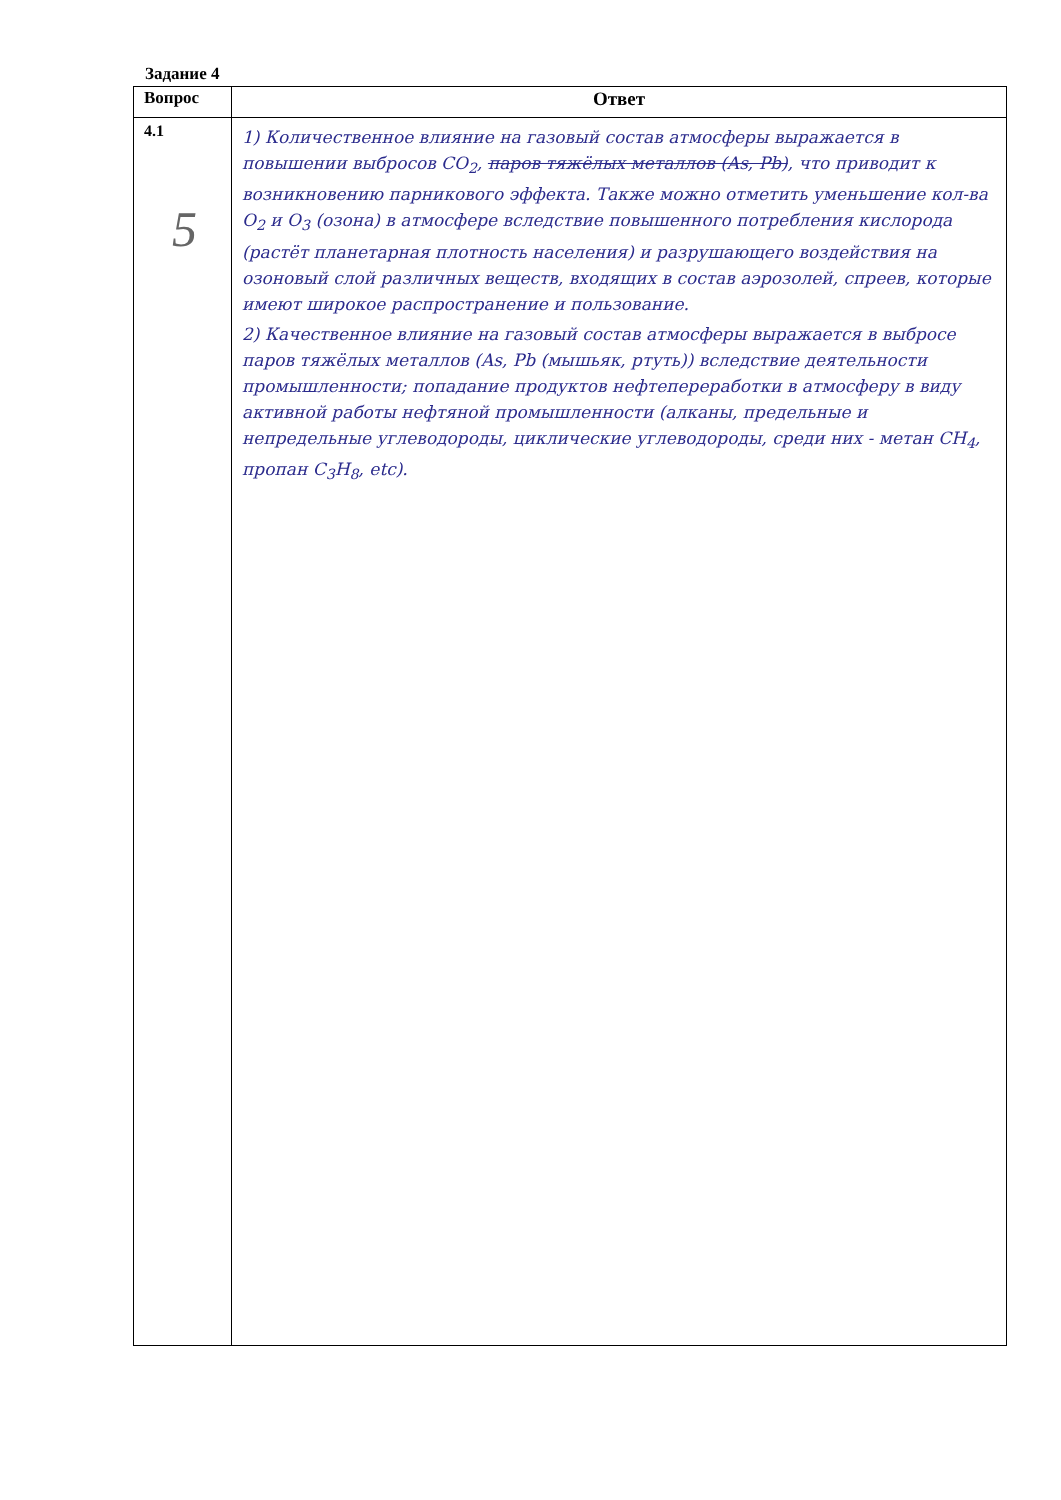Задание 4
| Вопрос | Ответ |
| --- | --- |
| 4.1 | 1) Количественное влияние на газовый состав атмосферы выражается в повышении выбросов CO<sub>2</sub>, паров тяжёлых металлов (As, Pb) , что приводит к возникновению парникового эффекта. Также можно отметить уменьшение кол-ва O<sub>2</sub> и O<sub>3</sub> (озона) в атмосфере вследствие повышенного потребления кислорода (растёт планетарная плотность населения) и разрушающего воздействия на озоновый слой различных веществ, входящих в состав аэрозолей, спреев, которые имеют широкое распространение и пользование. 2) Качественное влияние на газовый состав атмосферы выражается в выбросе паров тяжёлых металлов (As, Pb (мышьяк, ртуть)) вследствие деятельности промышленности; попадание продуктов нефтепереработки в атмосферу в виду активной работы нефтяной промышленности (алканы, предельные и непредельные углеводороды, циклические углеводороды, среди них - метан CH<sub>4</sub>, пропан C<sub>3</sub>H<sub>8</sub>, etc). |
5